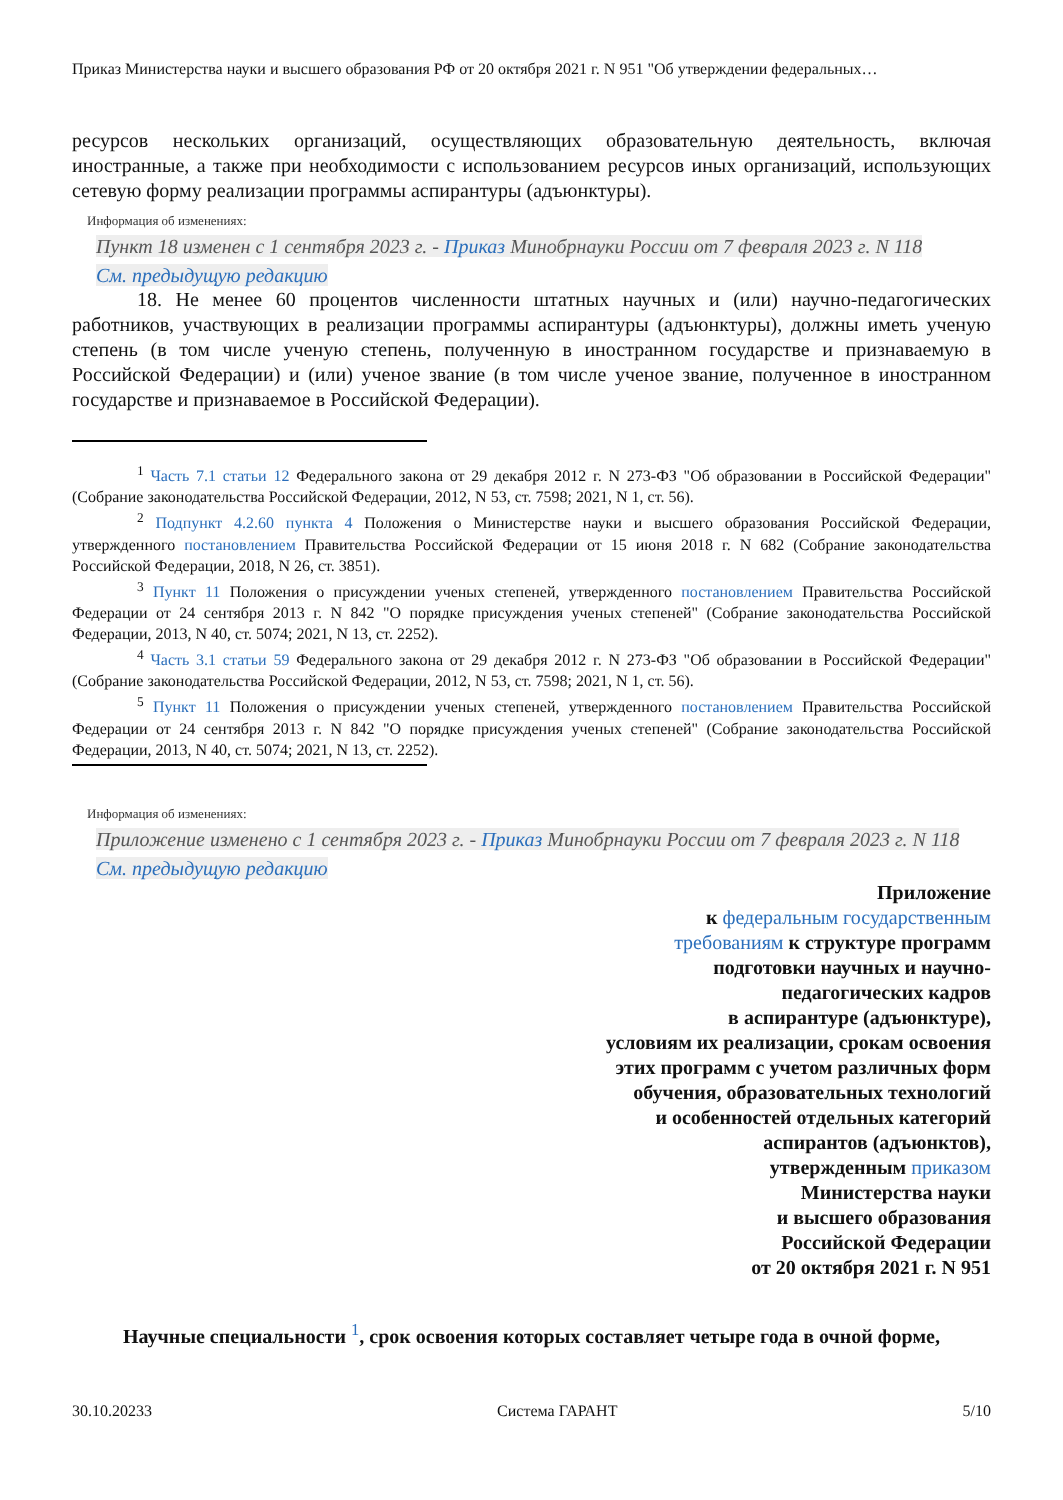Приказ Министерства науки и высшего образования РФ от 20 октября 2021 г. N 951 "Об утверждении федеральных…
ресурсов нескольких организаций, осуществляющих образовательную деятельность, включая иностранные, а также при необходимости с использованием ресурсов иных организаций, использующих сетевую форму реализации программы аспирантуры (адъюнктуры).
Информация об изменениях:
Пункт 18 изменен с 1 сентября 2023 г. - Приказ Минобрнауки России от 7 февраля 2023 г. N 118
См. предыдущую редакцию
18. Не менее 60 процентов численности штатных научных и (или) научно-педагогических работников, участвующих в реализации программы аспирантуры (адъюнктуры), должны иметь ученую степень (в том числе ученую степень, полученную в иностранном государстве и признаваемую в Российской Федерации) и (или) ученое звание (в том числе ученое звание, полученное в иностранном государстве и признаваемое в Российской Федерации).
<sup>1</sup> Часть 7.1 статьи 12 Федерального закона от 29 декабря 2012 г. N 273-ФЗ "Об образовании в Российской Федерации" (Собрание законодательства Российской Федерации, 2012, N 53, ст. 7598; 2021, N 1, ст. 56).
<sup>2</sup> Подпункт 4.2.60 пункта 4 Положения о Министерстве науки и высшего образования Российской Федерации, утвержденного постановлением Правительства Российской Федерации от 15 июня 2018 г. N 682 (Собрание законодательства Российской Федерации, 2018, N 26, ст. 3851).
<sup>3</sup> Пункт 11 Положения о присуждении ученых степеней, утвержденного постановлением Правительства Российской Федерации от 24 сентября 2013 г. N 842 "О порядке присуждения ученых степеней" (Собрание законодательства Российской Федерации, 2013, N 40, ст. 5074; 2021, N 13, ст. 2252).
<sup>4</sup> Часть 3.1 статьи 59 Федерального закона от 29 декабря 2012 г. N 273-ФЗ "Об образовании в Российской Федерации" (Собрание законодательства Российской Федерации, 2012, N 53, ст. 7598; 2021, N 1, ст. 56).
<sup>5</sup> Пункт 11 Положения о присуждении ученых степеней, утвержденного постановлением Правительства Российской Федерации от 24 сентября 2013 г. N 842 "О порядке присуждения ученых степеней" (Собрание законодательства Российской Федерации, 2013, N 40, ст. 5074; 2021, N 13, ст. 2252).
Информация об изменениях:
Приложение изменено с 1 сентября 2023 г. - Приказ Минобрнауки России от 7 февраля 2023 г. N 118
См. предыдущую редакцию
Приложение
к федеральным государственным требованиям к структуре программ подготовки научных и научно-педагогических кадров
в аспирантуре (адъюнктуре),
условиям их реализации, срокам освоения этих программ с учетом различных форм обучения, образовательных технологий
и особенностей отдельных категорий аспирантов (адъюнктов),
утвержденным приказом
Министерства науки
и высшего образования
Российской Федерации
от 20 октября 2021 г. N 951
Научные специальности <sup>1</sup>, срок освоения которых составляет четыре года в очной форме,
30.10.20233 Система ГАРАНТ 5/10